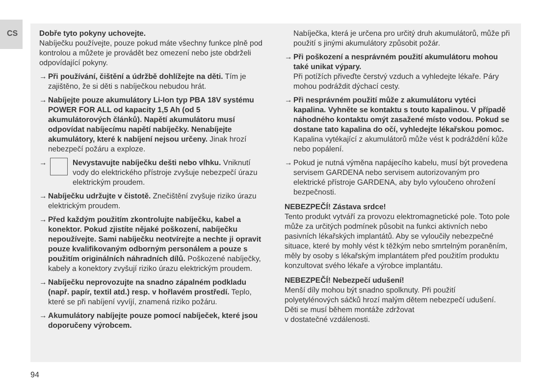CS
Dobře tyto pokyny uchovejte.
Nabíječku používejte, pouze pokud máte všechny funkce plně pod kontrolou a můžete je provádět bez omezení nebo jste obdrželi odpovídající pokyny.
→ Při používání, čištění a údržbě dohlížejte na děti. Tím je zajištěno, že si děti s nabíječkou nebudou hrát.
→ Nabíjejte pouze akumulátory Li-Ion typ PBA 18V systému POWER FOR ALL od kapacity 1,5 Ah (od 5 akumulátorových článků). Napětí akumulátoru musí odpovídat nabíjecímu napětí nabíječky. Nenabíjejte akumulátory, které k nabíjení nejsou určeny. Jinak hrozí nebezpečí požáru a exploze.
→ Nevystavujte nabíječku dešti nebo vlhku. Vniknutí vody do elektrického přístroje zvyšuje nebezpečí úrazu elektrickým proudem.
→ Nabíječku udržujte v čistotě. Znečištění zvyšuje riziko úrazu elektrickým proudem.
→ Před každým použitím zkontrolujte nabíječku, kabel a konektor. Pokud zjistíte nějaké poškození, nabíječku nepoužívejte. Sami nabíječku neotvírejte a nechte ji opravit pouze kvalifikovaným odborným personálem a pouze s použitím originálních náhradních dílů. Poškozené nabíječky, kabely a konektory zvyšují riziko úrazu elektrickým proudem.
→ Nabíječku neprovozujte na snadno zápalném podkladu (např. papír, textil atd.) resp. v hořlavém prostředí. Teplo, které se při nabíjení vyvíjí, znamená riziko požáru.
→ Akumulátory nabíjejte pouze pomocí nabíječek, které jsou doporučeny výrobcem.
Nabíječka, která je určena pro určitý druh akumulátorů, může při použití s jinými akumulátory způsobit požár.
→ Při poškození a nesprávném použití akumulátoru mohou také unikat výpary.
Při potížích přiveďte čerstvý vzduch a vyhledejte lékaře. Páry mohou podráždit dýchací cesty.
→ Při nesprávném použití může z akumulátoru vytéci kapalina. Vyhněte se kontaktu s touto kapalinou. V případě náhodného kontaktu omýt zasažené místo vodou. Pokud se dostane tato kapalina do očí, vyhledejte lékařskou pomoc. Kapalina vytékající z akumulátorů může vést k podráždění kůže nebo popálení.
→ Pokud je nutná výměna napájecího kabelu, musí být provedena servisem GARDENA nebo servisem autorizovaným pro elektrické přístroje GARDENA, aby bylo vyloučeno ohrožení bezpečnosti.
NEBEZPEČÍ! Zástava srdce!
Tento produkt vytváří za provozu elektromagnetické pole. Toto pole může za určitých podmínek působit na funkci aktivních nebo pasivních lékařských implantátů. Aby se vyloučily nebezpečné situace, které by mohly vést k těžkým nebo smrtelným poraněním, měly by osoby s lékařským implantátem před použitím produktu konzultovat svého lékaře a výrobce implantátu.
NEBEZPEČÍ! Nebezpečí udušení!
Menší díly mohou být snadno spolknuty. Při použití polyetylénových sáčků hrozí malým dětem nebezpečí udušení. Děti se musí během montáže zdržovat
v dostatečné vzdálenosti.
94